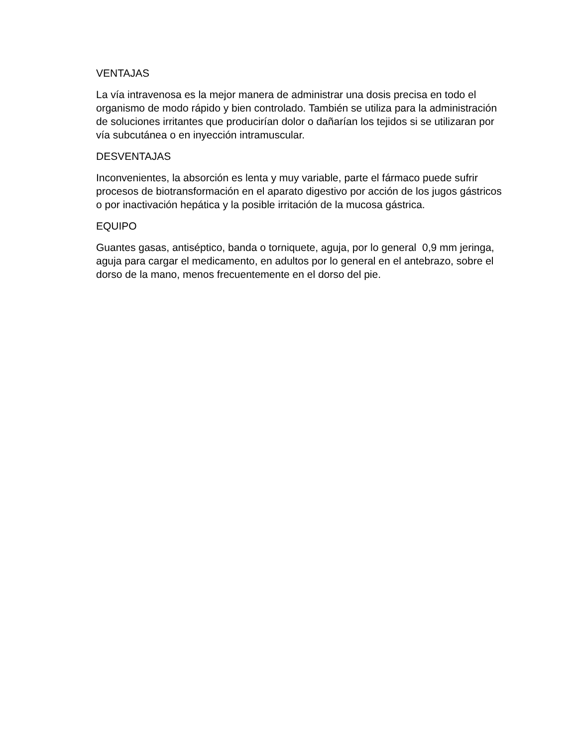VENTAJAS
La vía intravenosa es la mejor manera de administrar una dosis precisa en todo el organismo de modo rápido y bien controlado. También se utiliza para la administración de soluciones irritantes que producirían dolor o dañarían los tejidos si se utilizaran por vía subcutánea o en inyección intramuscular.
DESVENTAJAS
Inconvenientes, la absorción es lenta y muy variable, parte el fármaco puede sufrir procesos de biotransformación en el aparato digestivo por acción de los jugos gástricos o por inactivación hepática y la posible irritación de la mucosa gástrica.
EQUIPO
Guantes gasas, antiséptico, banda o torniquete, aguja, por lo general 0,9 mm jeringa, aguja para cargar el medicamento, en adultos por lo general en el antebrazo, sobre el dorso de la mano, menos frecuentemente en el dorso del pie.